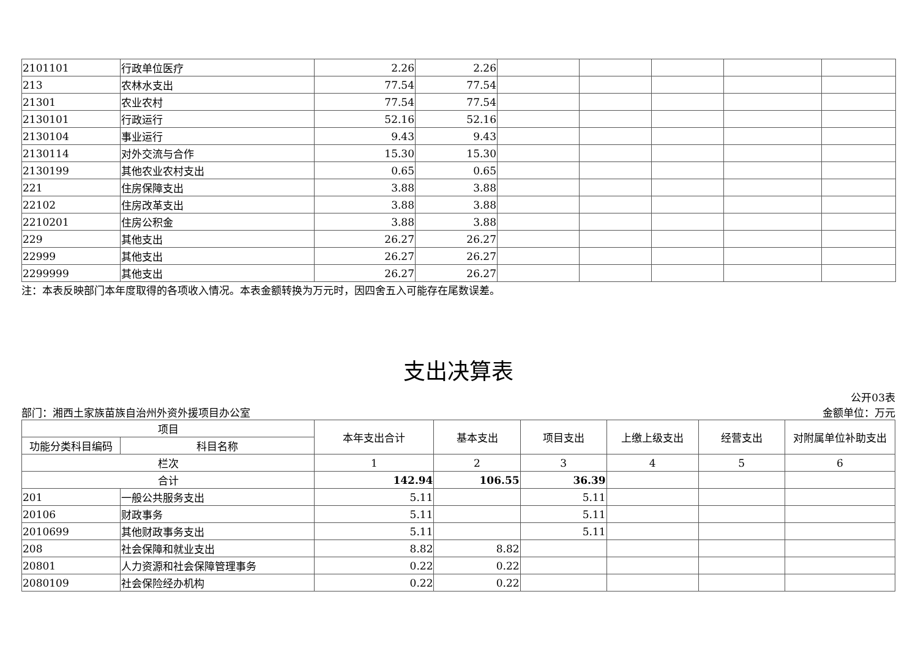| 2101101 | 行政单位医疗 | 2.26 | 2.26 | | | | | |
| 213 | 农林水支出 | 77.54 | 77.54 | | | | | |
| 21301 | 农业农村 | 77.54 | 77.54 | | | | | |
| 2130101 | 行政运行 | 52.16 | 52.16 | | | | | |
| 2130104 | 事业运行 | 9.43 | 9.43 | | | | | |
| 2130114 | 对外交流与合作 | 15.30 | 15.30 | | | | | |
| 2130199 | 其他农业农村支出 | 0.65 | 0.65 | | | | | |
| 221 | 住房保障支出 | 3.88 | 3.88 | | | | | |
| 22102 | 住房改革支出 | 3.88 | 3.88 | | | | | |
| 2210201 | 住房公积金 | 3.88 | 3.88 | | | | | |
| 229 | 其他支出 | 26.27 | 26.27 | | | | | |
| 22999 | 其他支出 | 26.27 | 26.27 | | | | | |
| 2299999 | 其他支出 | 26.27 | 26.27 | | | | | |
注：本表反映部门本年度取得的各项收入情况。本表金额转换为万元时，因四舍五入可能存在尾数误差。
支出决算表
公开03表
部门：湘西土家族苗族自治州外资外援项目办公室 金额单位：万元
| 项目 | | 本年支出合计 | 基本支出 | 项目支出 | 上缴上级支出 | 经营支出 | 对附属单位补助支出 |
| --- | --- | --- | --- | --- | --- | --- | --- |
| 功能分类科目编码 | 科目名称 | | | | | | |
| 栏次 | | 1 | 2 | 3 | 4 | 5 | 6 |
| 合计 | | 142.94 | 106.55 | 36.39 | | | |
| 201 | 一般公共服务支出 | 5.11 | | 5.11 | | | |
| 20106 | 财政事务 | 5.11 | | 5.11 | | | |
| 2010699 | 其他财政事务支出 | 5.11 | | 5.11 | | | |
| 208 | 社会保障和就业支出 | 8.82 | 8.82 | | | | |
| 20801 | 人力资源和社会保障管理事务 | 0.22 | 0.22 | | | | |
| 2080109 | 社会保险经办机构 | 0.22 | 0.22 | | | | |